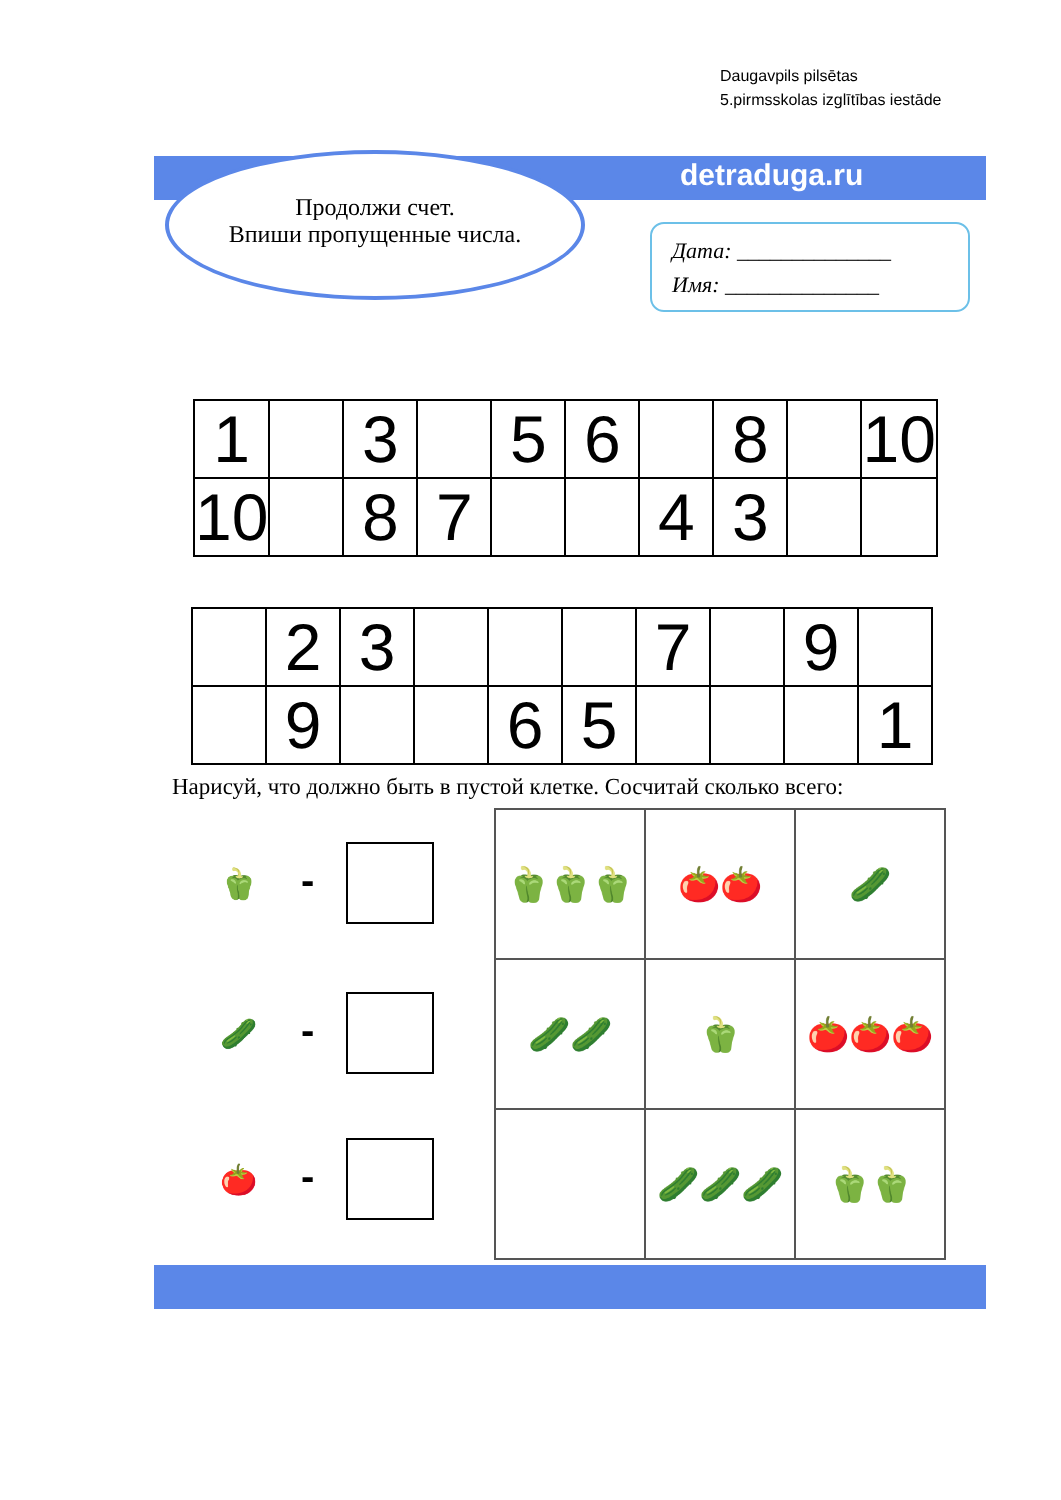Daugavpils pilsētas
5.pirmsskolas izglītības iestāde
detraduga.ru
Продолжи счет.
Впиши пропущенные числа.
Дата: ______________
Имя: ______________
| 1 | | 3 | | 5 | 6 | | 8 | | 10 |
| 10 | | 8 | 7 | | | 4 | 3 | | |
| | 2 | 3 | | | | 7 | | 9 | |
| | 9 | | | 6 | 5 | | | | 1 |
Нарисуй, что должно быть в пустой клетке. Сосчитай сколько всего:
🫑 -
🥒 -
🍅 -
| 🫑🫑🫑 | 🍅🍅 | 🥒 |
| 🥒🥒 | 🫑 | 🍅🍅🍅 |
| | 🥒🥒🥒 | 🫑🫑 |